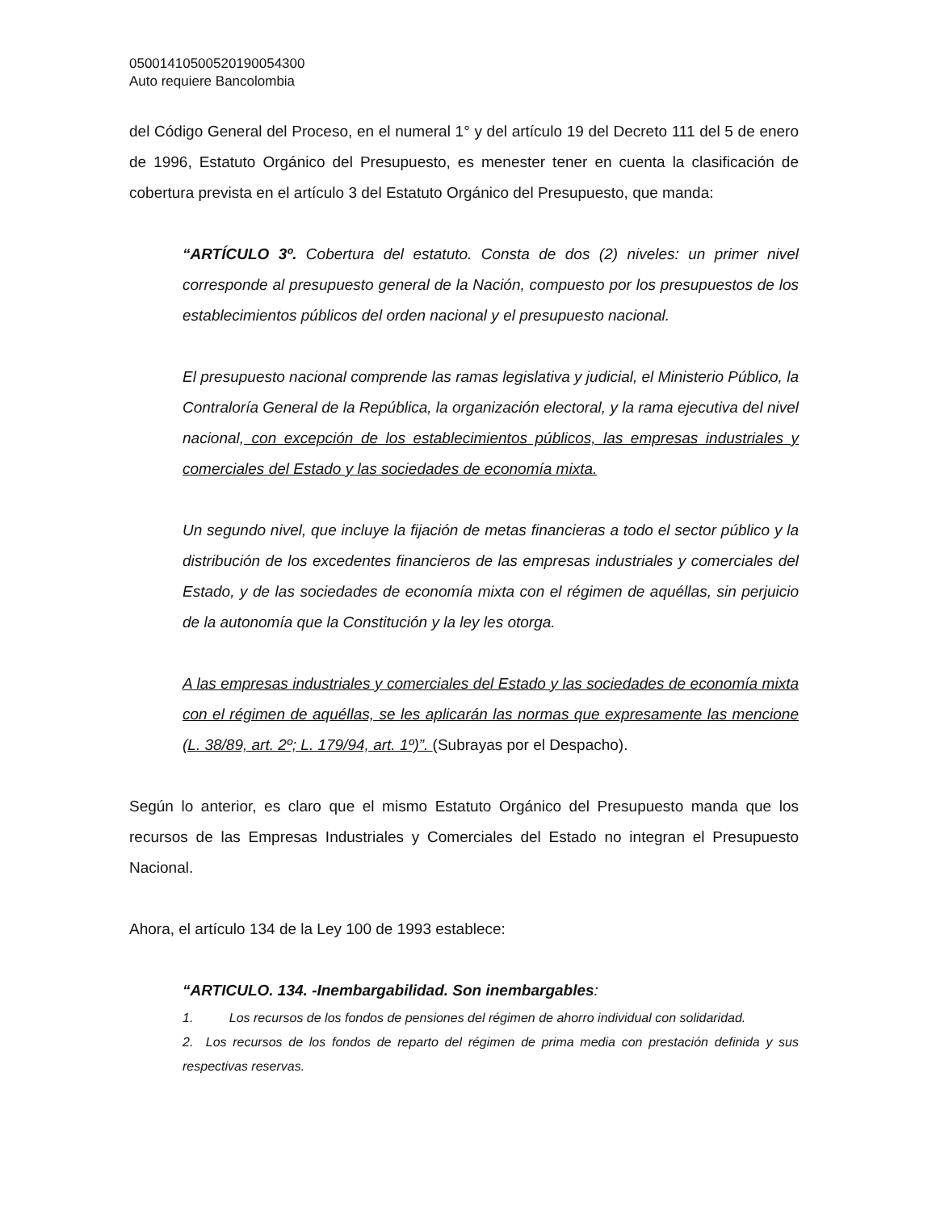05001410500520190054300
Auto requiere Bancolombia
del Código General del Proceso, en el numeral 1° y del artículo 19 del Decreto 111 del 5 de enero de 1996, Estatuto Orgánico del Presupuesto, es menester tener en cuenta la clasificación de cobertura prevista en el artículo 3 del Estatuto Orgánico del Presupuesto, que manda:
“ARTÍCULO 3º. Cobertura del estatuto. Consta de dos (2) niveles: un primer nivel corresponde al presupuesto general de la Nación, compuesto por los presupuestos de los establecimientos públicos del orden nacional y el presupuesto nacional.
El presupuesto nacional comprende las ramas legislativa y judicial, el Ministerio Público, la Contraloría General de la República, la organización electoral, y la rama ejecutiva del nivel nacional, con excepción de los establecimientos públicos, las empresas industriales y comerciales del Estado y las sociedades de economía mixta.
Un segundo nivel, que incluye la fijación de metas financieras a todo el sector público y la distribución de los excedentes financieros de las empresas industriales y comerciales del Estado, y de las sociedades de economía mixta con el régimen de aquéllas, sin perjuicio de la autonomía que la Constitución y la ley les otorga.
A las empresas industriales y comerciales del Estado y las sociedades de economía mixta con el régimen de aquéllas, se les aplicarán las normas que expresamente las mencione (L. 38/89, art. 2º; L. 179/94, art. 1º)”. (Subrayas por el Despacho).
Según lo anterior, es claro que el mismo Estatuto Orgánico del Presupuesto manda que los recursos de las Empresas Industriales y Comerciales del Estado no integran el Presupuesto Nacional.
Ahora, el artículo 134 de la Ley 100 de 1993 establece:
“ARTICULO. 134. -Inembargabilidad. Son inembargables:
1. Los recursos de los fondos de pensiones del régimen de ahorro individual con solidaridad.
2. Los recursos de los fondos de reparto del régimen de prima media con prestación definida y sus respectivas reservas.